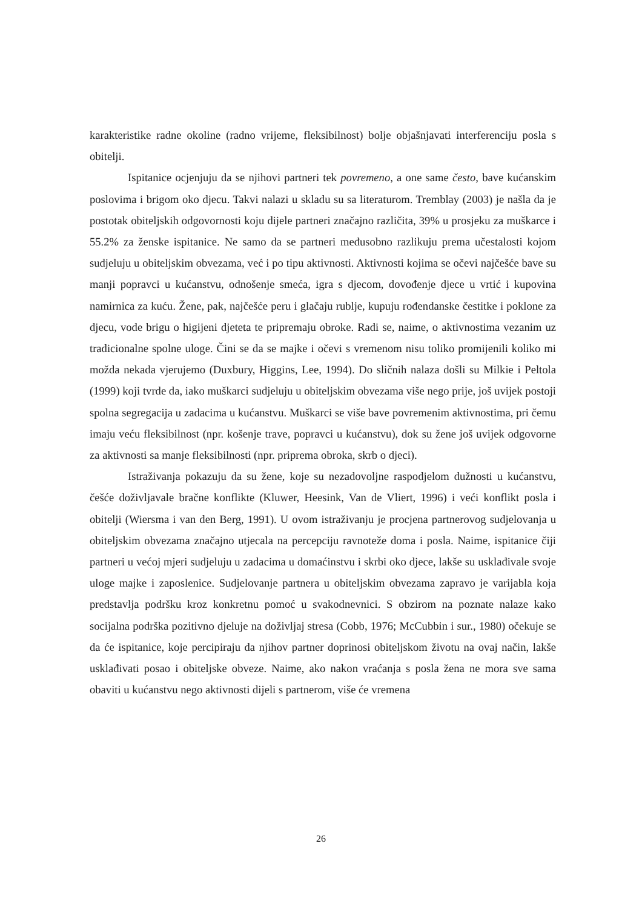karakteristike radne okoline (radno vrijeme, fleksibilnost) bolje objašnjavati interferenciju posla s obitelji.
Ispitanice ocjenjuju da se njihovi partneri tek povremeno, a one same često, bave kućanskim poslovima i brigom oko djecu. Takvi nalazi u skladu su sa literaturom. Tremblay (2003) je našla da je postotak obiteljskih odgovornosti koju dijele partneri značajno različita, 39% u prosjeku za muškarce i 55.2% za ženske ispitanice. Ne samo da se partneri međusobno razlikuju prema učestalosti kojom sudjeluju u obiteljskim obvezama, već i po tipu aktivnosti. Aktivnosti kojima se očevi najčešće bave su manji popravci u kućanstvu, odnošenje smeća, igra s djecom, dovođenje djece u vrtić i kupovina namirnica za kuću. Žene, pak, najčešće peru i glačaju rublje, kupuju rođendanske čestitke i poklone za djecu, vode brigu o higijeni djeteta te pripremaju obroke. Radi se, naime, o aktivnostima vezanim uz tradicionalne spolne uloge. Čini se da se majke i očevi s vremenom nisu toliko promijenili koliko mi možda nekada vjerujemo (Duxbury, Higgins, Lee, 1994). Do sličnih nalaza došli su Milkie i Peltola (1999) koji tvrde da, iako muškarci sudjeluju u obiteljskim obvezama više nego prije, još uvijek postoji spolna segregacija u zadacima u kućanstvu. Muškarci se više bave povremenim aktivnostima, pri čemu imaju veću fleksibilnost (npr. košenje trave, popravci u kućanstvu), dok su žene još uvijek odgovorne za aktivnosti sa manje fleksibilnosti (npr. priprema obroka, skrb o djeci).
Istraživanja pokazuju da su žene, koje su nezadovoljne raspodjelom dužnosti u kućanstvu, češće doživljavale bračne konflikte (Kluwer, Heesink, Van de Vliert, 1996) i veći konflikt posla i obitelji (Wiersma i van den Berg, 1991). U ovom istraživanju je procjena partnerovog sudjelovanja u obiteljskim obvezama značajno utjecala na percepciju ravnoteže doma i posla. Naime, ispitanice čiji partneri u većoj mjeri sudjeluju u zadacima u domaćinstvu i skrbi oko djece, lakše su usklađivale svoje uloge majke i zaposlenice. Sudjelovanje partnera u obiteljskim obvezama zapravo je varijabla koja predstavlja podršku kroz konkretnu pomoć u svakodnevnici. S obzirom na poznate nalaze kako socijalna podrška pozitivno djeluje na doživljaj stresa (Cobb, 1976; McCubbin i sur., 1980) očekuje se da će ispitanice, koje percipiraju da njihov partner doprinosi obiteljskom životu na ovaj način, lakše usklađivati posao i obiteljske obveze. Naime, ako nakon vraćanja s posla žena ne mora sve sama obaviti u kućanstvu nego aktivnosti dijeli s partnerom, više će vremena
26